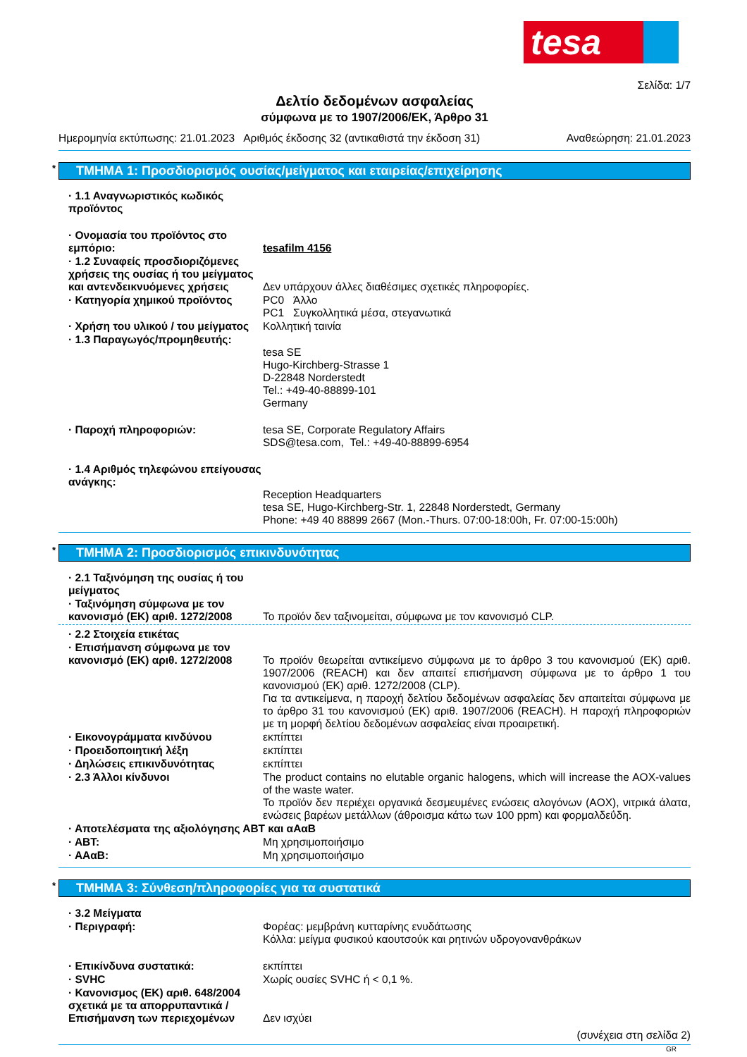tesa
Σελίδα: 1/7
Δελτίο δεδομένων ασφαλείας
σύμφωνα με το 1907/2006/ΕΚ, Άρθρο 31
Ημερομηνία εκτύπωσης: 21.01.2023 Αριθμός έκδοσης 32 (αντικαθιστά την έκδοση 31) Αναθεώρηση: 21.01.2023
* ΤΜΗΜΑ 1: Προσδιορισμός ουσίας/μείγματος και εταιρείας/επιχείρησης
· 1.1 Αναγνωριστικός κωδικός προϊόντος
· Ονομασία του προϊόντος στο εμπόριο:
tesafilm 4156
· 1.2 Συναφείς προσδιοριζόμενες χρήσεις της ουσίας ή του μείγματος και αντενδεικνυόμενες χρήσεις
Δεν υπάρχουν άλλες διαθέσιμες σχετικές πληροφορίες.
· Κατηγορία χημικού προϊόντος PC0 Άλλο
PC1 Συγκολλητικά μέσα, στεγανωτικά
· Χρήση του υλικού / του μείγματος
Κολλητική ταινία
· 1.3 Παραγωγός/προμηθευτής:
tesa SE
Hugo-Kirchberg-Strasse 1
D-22848 Norderstedt
Tel.: +49-40-88899-101
Germany
· Παροχή πληροφοριών: tesa SE, Corporate Regulatory Affairs
SDS@tesa.com, Tel.: +49-40-88899-6954
· 1.4 Αριθμός τηλεφώνου επείγουσας ανάγκης:
Reception Headquarters
tesa SE, Hugo-Kirchberg-Str. 1, 22848 Norderstedt, Germany
Phone: +49 40 88899 2667 (Mon.-Thurs. 07:00-18:00h, Fr. 07:00-15:00h)
* ΤΜΗΜΑ 2: Προσδιορισμός επικινδυνότητας
· 2.1 Ταξινόμηση της ουσίας ή του μείγματος
· Ταξινόμηση σύμφωνα με τον κανονισμό (ΕΚ) αριθ. 1272/2008
Το προϊόν δεν ταξινομείται, σύμφωνα με τον κανονισμό CLP.
· 2.2 Στοιχεία ετικέτας
· Επισήμανση σύμφωνα με τον κανονισμό (ΕΚ) αριθ. 1272/2008
Το προϊόν θεωρείται αντικείμενο σύμφωνα με το άρθρο 3 του κανονισμού (ΕΚ) αριθ. 1907/2006 (REACH) και δεν απαιτεί επισήμανση σύμφωνα με το άρθρο 1 του κανονισμού (ΕΚ) αριθ. 1272/2008 (CLP).
Για τα αντικείμενα, η παροχή δελτίου δεδομένων ασφαλείας δεν απαιτείται σύμφωνα με το άρθρο 31 του κανονισμού (ΕΚ) αριθ. 1907/2006 (REACH). Η παροχή πληροφοριών με τη μορφή δελτίου δεδομένων ασφαλείας είναι προαιρετική.
· Εικονογράμματα κινδύνου εκπίπτει
· Προειδοποιητική λέξη εκπίπτει
· Δηλώσεις επικινδυνότητας εκπίπτει
· 2.3 Άλλοι κίνδυνοι The product contains no elutable organic halogens, which will increase the AOX-values of the waste water.
Το προϊόν δεν περιέχει οργανικά δεσμευμένες ενώσεις αλογόνων (AOX), νιτρικά άλατα, ενώσεις βαρέων μετάλλων (άθροισμα κάτω των 100 ppm) και φορμαλδεΰδη.
· Αποτελέσματα της αξιολόγησης ΑΒΤ και αΑαΒ
· ΑΒΤ: Μη χρησιμοποιήσιμο
· ΑΑαΒ: Μη χρησιμοποιήσιμο
* ΤΜΗΜΑ 3: Σύνθεση/πληροφορίες για τα συστατικά
· 3.2 Μείγματα
· Περιγραφή: Φορέας: μεμβράνη κυτταρίνης ενυδάτωσης
Κόλλα: μείγμα φυσικού καουτσούκ και ρητινών υδρογονανθράκων
· Επικίνδυνα συστατικά: εκπίπτει
· SVHC Χωρίς ουσίες SVHC ή < 0,1 %.
· Κανονισμος (ΕΚ) αριθ. 648/2004 σχετικά με τα απορρυπαντικά / Επισήμανση των περιεχομένων
Δεν ισχύει
(συνέχεια στη σελίδα 2)
GR